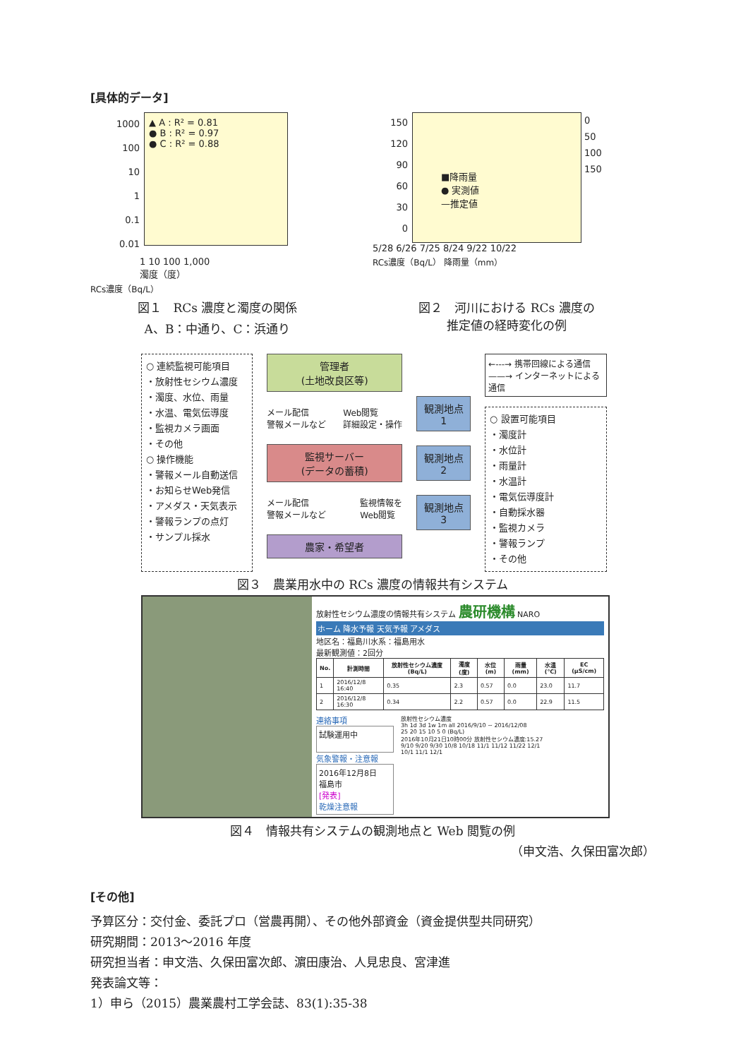[具体的データ]
1000
100
10
1
0.1
0.01
▲ A : R² = 0.81
● B : R² = 0.97
● C : R² = 0.88
1 10 100 1,000
濁度（度）
RCs濃度（Bq/L）
150
120
90
60
30
0
■降雨量
● 実測値
—推定値
0
50
100
150
5/28 6/26 7/25 8/24 9/22 10/22
RCs濃度（Bq/L） 降雨量（mm）
図１　RCs 濃度と濁度の関係
A、B：中通り、C：浜通り
図２　河川における RCs 濃度の
推定値の経時変化の例
○ 連続監視可能項目
・放射性セシウム濃度
・濁度、水位、雨量
・水温、電気伝導度
・監視カメラ画面
・その他
○ 操作機能
・警報メール自動送信
・お知らせWeb発信
・アメダス・天気表示
・警報ランプの点灯
・サンプル採水
管理者
(土地改良区等)
メール配信
警報メールなど Web閲覧
詳細設定・操作
監視サーバー
(データの蓄積)
メール配信
警報メールなど 監視情報を
Web閲覧
農家・希望者
観測地点1
観測地点2
観測地点3
←---→ 携帯回線による通信
——→ インターネットによる通信
○ 設置可能項目
・濁度計
・水位計
・雨量計
・水温計
・電気伝導度計
・自動採水器
・監視カメラ
・警報ランプ
・その他
図３　農業用水中の RCs 濃度の情報共有システム
放射性セシウム濃度の情報共有システム 農研機構 NARO
ホーム 降水予報 天気予報 アメダス
地区名：福島川水系：福島用水
最新観測値：2回分
| No. | 計測時間 | 放射性セシウム濃度(Bq/L) | 濁度(度) | 水位(m) | 雨量(mm) | 水温(℃) | EC (μS/cm) |
| --- | --- | --- | --- | --- | --- | --- | --- |
| 1 | 2016/12/8 16:40 | 0.35 | 2.3 | 0.57 | 0.0 | 23.0 | 11.7 |
| 2 | 2016/12/8 16:30 | 0.34 | 2.2 | 0.57 | 0.0 | 22.9 | 11.5 |
連絡事項
試験運用中
気象警報・注意報
2016年12月8日
福島市
[発表]
乾燥注意報
放射性セシウム濃度
3h 1d 3d 1w 1m all 2016/9/10 ~ 2016/12/08
25 20 15 10 5 0 (Bq/L)
2016年10月21日10時00分 放射性セシウム濃度:15.27
9/10 9/20 9/30 10/8 10/18 11/1 11/12 11/22 12/1
10/1 11/1 12/1
図４　情報共有システムの観測地点と Web 閲覧の例
（申文浩、久保田富次郎）
[その他]
予算区分：交付金、委託プロ（営農再開）、その他外部資金（資金提供型共同研究）
研究期間：2013～2016 年度
研究担当者：申文浩、久保田富次郎、濵田康治、人見忠良、宮津進
発表論文等：
1）申ら（2015）農業農村工学会誌、83(1):35-38